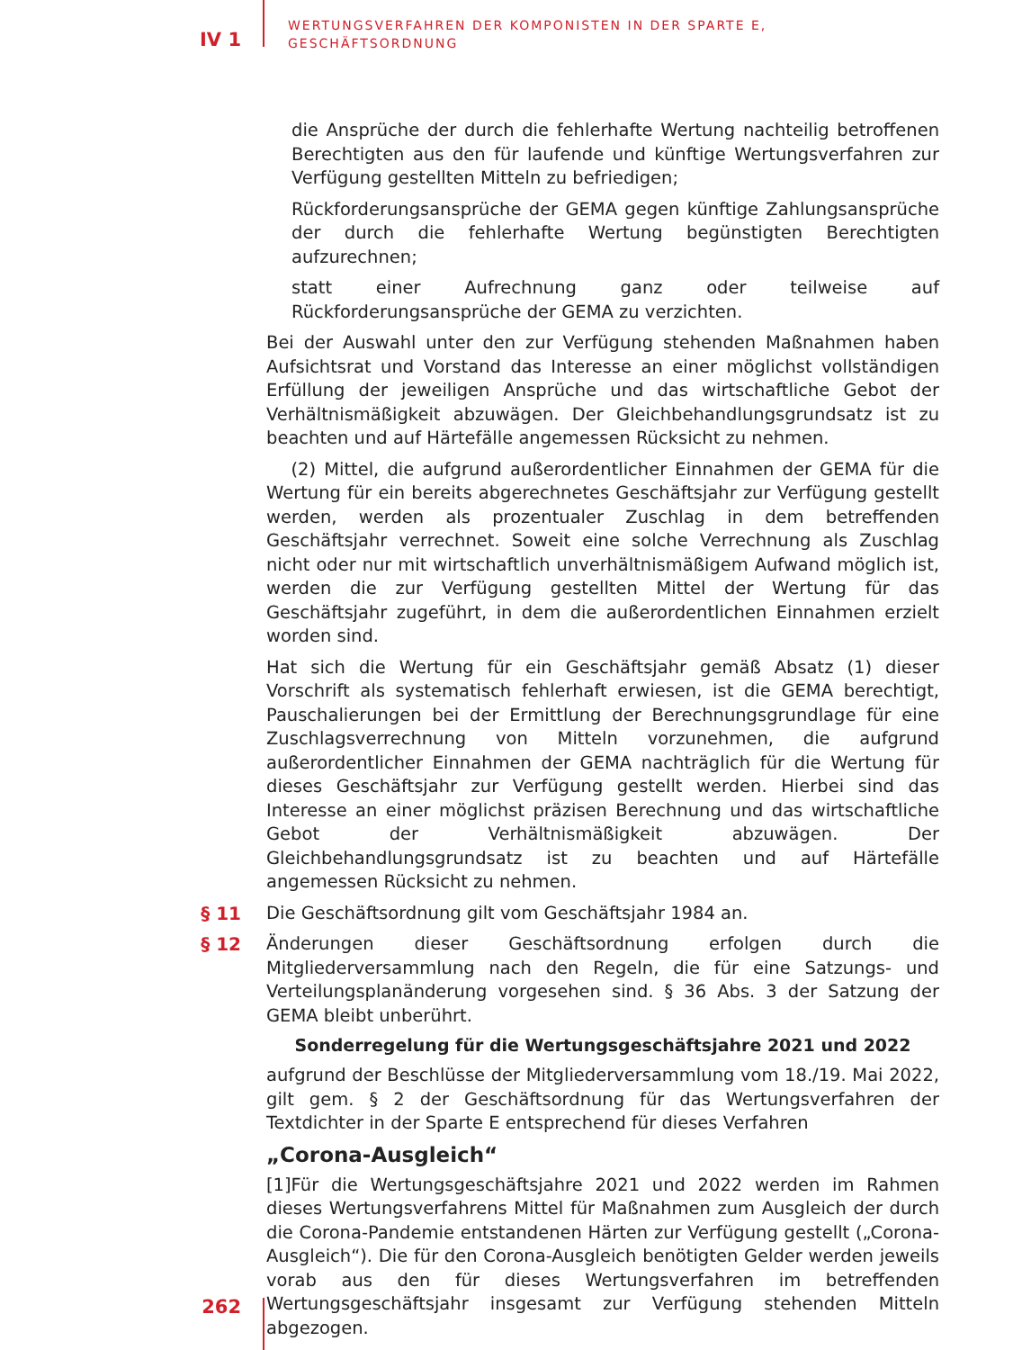IV 1
WERTUNGSVERFAHREN DER KOMPONISTEN IN DER SPARTE E,
GESCHÄFTSORDNUNG
die Ansprüche der durch die fehlerhafte Wertung nachteilig betroffenen Berechtigten aus den für laufende und künftige Wertungsverfahren zur Verfügung gestellten Mitteln zu befriedigen;
Rückforderungsansprüche der GEMA gegen künftige Zahlungsansprüche der durch die fehlerhafte Wertung begünstigten Berechtigten aufzurechnen;
statt einer Aufrechnung ganz oder teilweise auf Rückforderungsansprüche der GEMA zu verzichten.
Bei der Auswahl unter den zur Verfügung stehenden Maßnahmen haben Aufsichtsrat und Vorstand das Interesse an einer möglichst vollständigen Erfüllung der jeweiligen Ansprüche und das wirtschaftliche Gebot der Verhältnismäßigkeit abzuwägen. Der Gleichbehandlungsgrundsatz ist zu beachten und auf Härtefälle angemessen Rücksicht zu nehmen.
(2) Mittel, die aufgrund außerordentlicher Einnahmen der GEMA für die Wertung für ein bereits abgerechnetes Geschäftsjahr zur Verfügung gestellt werden, werden als prozentualer Zuschlag in dem betreffenden Geschäftsjahr verrechnet. Soweit eine solche Verrechnung als Zuschlag nicht oder nur mit wirtschaftlich unverhältnismäßigem Aufwand möglich ist, werden die zur Verfügung gestellten Mittel der Wertung für das Geschäftsjahr zugeführt, in dem die außerordentlichen Einnahmen erzielt worden sind.
Hat sich die Wertung für ein Geschäftsjahr gemäß Absatz (1) dieser Vorschrift als systematisch fehlerhaft erwiesen, ist die GEMA berechtigt, Pauschalierungen bei der Ermittlung der Berechnungsgrundlage für eine Zuschlagsverrechnung von Mitteln vorzunehmen, die aufgrund außerordentlicher Einnahmen der GEMA nachträglich für die Wertung für dieses Geschäftsjahr zur Verfügung gestellt werden. Hierbei sind das Interesse an einer möglichst präzisen Berechnung und das wirtschaftliche Gebot der Verhältnismäßigkeit abzuwägen. Der Gleichbehandlungsgrundsatz ist zu beachten und auf Härtefälle angemessen Rücksicht zu nehmen.
§ 11 Die Geschäftsordnung gilt vom Geschäftsjahr 1984 an.
§ 12 Änderungen dieser Geschäftsordnung erfolgen durch die Mitgliederversammlung nach den Regeln, die für eine Satzungs- und Verteilungsplanänderung vorgesehen sind. § 36 Abs. 3 der Satzung der GEMA bleibt unberührt.
Sonderregelung für die Wertungsgeschäftsjahre 2021 und 2022
aufgrund der Beschlüsse der Mitgliederversammlung vom 18./19. Mai 2022, gilt gem. § 2 der Geschäftsordnung für das Wertungsverfahren der Textdichter in der Sparte E entsprechend für dieses Verfahren
„Corona-Ausgleich“
[1]Für die Wertungsgeschäftsjahre 2021 und 2022 werden im Rahmen dieses Wertungsverfahrens Mittel für Maßnahmen zum Ausgleich der durch die Corona-Pandemie entstandenen Härten zur Verfügung gestellt („Corona-Ausgleich“). Die für den Corona-Ausgleich benötigten Gelder werden jeweils vorab aus den für dieses Wertungsverfahren im betreffenden Wertungsgeschäftsjahr insgesamt zur Verfügung stehenden Mitteln abgezogen.
262